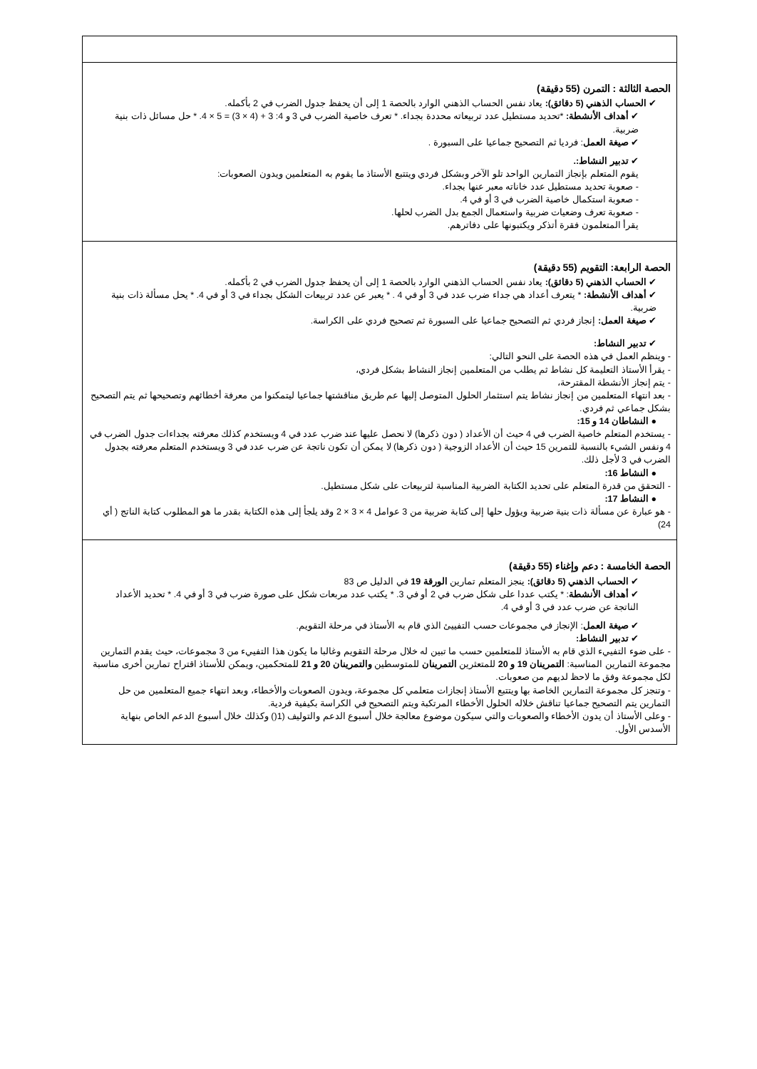| الحصة الثالثة : التمرن (55 دقيقة) ✔ الحساب الذهني (5 دقائق): يعاد نفس الحساب الذهني الوارد بالحصة 1 إلى أن يحفظ جدول الضرب في 2 بأكمله. ✔ أهداف الأنشطة: *تحديد مستطيل عدد تربيعاته محددة بجداء. * تعرف خاصية الضرب في 3 و 4: 3 + (4 × 3) = 5 × 4. * حل مسائل ذات بنية ضربية. ✔ صيغة العمل : فرديا ثم التصحيح جماعيا على السبورة . ✔ تدبير النشاط:. يقوم المتعلم بإنجاز التمارين الواحد تلو الآخر وبشكل فردي ويتتبع الأستاذ ما يقوم به المتعلمين ويدون الصعوبات: - صعوبة تحديد مستطيل عدد خاناته معبر عنها بجداء. - صعوبة استكمال خاصية الضرب في 3 أو في 4. - صعوبة تعرف وضعيات ضربية واستعمال الجمع بدل الضرب لحلها. يقرأ المتعلمون فقرة أتذكر ويكتبونها على دفاترهم. |
| الحصة الرابعة: التقويم (55 دقيقة) ✔ الحساب الذهني (5 دقائق): يعاد نفس الحساب الذهني الوارد بالحصة 1 إلى أن يحفظ جدول الضرب في 2 بأكمله. ✔ أهداف الأنشطة: * يتعرف أعداد هي جداء ضرب عدد في 3 أو في 4 . * يعبر عن عدد تربيعات الشكل بجداء في 3 أو في 4. * يحل مسألة ذات بنية ضربية. ✔ صيغة العمل: إنجاز فردي ثم التصحيح جماعيا على السبورة ثم تصحيح فردي على الكراسة. ✔ تدبير النشاط: - وينظم العمل في هذه الحصة على النحو التالي: - يقرأ الأستاذ التعليمة كل نشاط ثم يطلب من المتعلمين إنجاز النشاط بشكل فردي، - يتم إنجاز الأنشطة المقترحة، - بعد انتهاء المتعلمين من إنجاز نشاط يتم استثمار الحلول المتوصل إليها عم طريق مناقشتها جماعيا ليتمكنوا من معرفة أخطائهم وتصحيحها ثم يتم التصحيح بشكل جماعي ثم فردي. ● النشاطان 14 و 15: - يستخدم المتعلم خاصية الضرب في 4 حيث أن الأعداد ( دون ذكرها) لا نحصل عليها عند ضرب عدد في 4 ويستخدم كذلك معرفته بجداءات جدول الضرب في 4 ونفس الشيء بالنسبة للتمرين 15 حيث أن الأعداد الزوجية ( دون ذكرها) لا يمكن أن تكون ناتجة عن ضرب عدد في 3 ويستخدم المتعلم معرفته بجدول الضرب في 3 لأجل ذلك. ● النشاط 16: - التحقق من قدرة المتعلم على تحديد الكتابة الضربية المناسبة لتربيعات على شكل مستطيل. ● النشاط 17: - هو عبارة عن مسألة ذات بنية ضربية ويؤول حلها إلى كتابة ضربية من 3 عوامل 4 × 3 × 2 وقد يلجأ إلى هذه الكتابة بقدر ما هو المطلوب كتابة الناتج ( أي 24) |
| الحصة الخامسة : دعم وإغناء (55 دقيقة) ✔ الحساب الذهني (5 دقائق): ينجز المتعلم تمارين الورقة 19 في الدليل ص 83 ✔ أهداف الأنشطة : * يكتب عددا على شكل ضرب في 2 أو في 3. * يكتب عدد مربعات شكل على صورة ضرب في 3 أو في 4. * تحديد الأعداد الناتجة عن ضرب عدد في 3 أو في 4. ✔ صيغة العمل : الإنجاز في مجموعات حسب التفييئ الذي قام به الأستاذ في مرحلة التقويم. ✔ تدبير النشاط: - على ضوء التفييء الذي قام به الأستاذ للمتعلمين حسب ما تبين له خلال مرحلة التقويم وغالبا ما يكون هذا التفييء من 3 مجموعات، حيث يقدم التمارين مجموعة التمارين المناسبة: التمرينان 19 و 20 للمتعثرين التمرينان للمتوسطين والتمرينان 20 و 21 للمتحكمين، ويمكن للأستاذ اقتراح تمارين أخرى مناسبة لكل مجموعة وفق ما لاحظ لديهم من صعوبات. - وتنجز كل مجموعة التمارين الخاصة بها ويتتبع الأستاذ إنجازات متعلمي كل مجموعة، ويدون الصعوبات والأخطاء، وبعد انتهاء جميع المتعلمين من حل التمارين يتم التصحيح جماعيا تناقش خلاله الحلول الأخطاء المرتكبة ويتم التصحيح في الكراسة بكيفية فردية. - وعلى الأستاذ أن يدون الأخطاء والصعوبات والتي سيكون موضوع معالجة خلال أسبوع الدعم والتوليف (1() وكذلك خلال أسبوع الدعم الخاص بنهاية الأسدس الأول. |